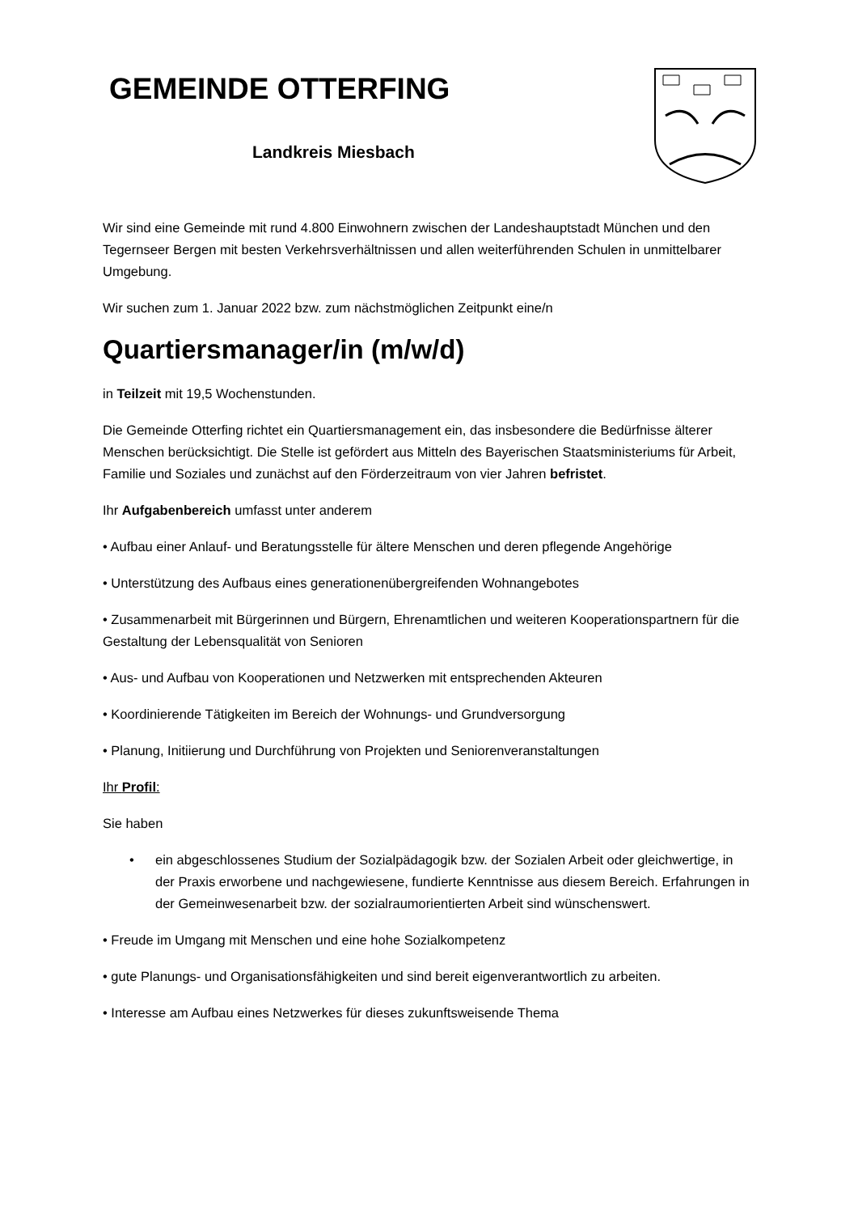GEMEINDE OTTERFING
Landkreis Miesbach
Wir sind eine Gemeinde mit rund 4.800 Einwohnern zwischen der Landeshauptstadt München und den Tegernseer Bergen mit besten Verkehrsverhältnissen und allen weiterführenden Schulen in unmittelbarer Umgebung.
Wir suchen zum 1. Januar 2022 bzw. zum nächstmöglichen Zeitpunkt eine/n
Quartiersmanager/in (m/w/d)
in Teilzeit mit 19,5 Wochenstunden.
Die Gemeinde Otterfing richtet ein Quartiersmanagement ein, das insbesondere die Bedürfnisse älterer Menschen berücksichtigt. Die Stelle ist gefördert aus Mitteln des Bayerischen Staatsministeriums für Arbeit, Familie und Soziales und zunächst auf den Förderzeitraum von vier Jahren befristet.
Ihr Aufgabenbereich umfasst unter anderem
• Aufbau einer Anlauf- und Beratungsstelle für ältere Menschen und deren pflegende Angehörige
• Unterstützung des Aufbaus eines generationenübergreifenden Wohnangebotes
• Zusammenarbeit mit Bürgerinnen und Bürgern, Ehrenamtlichen und weiteren Kooperationspartnern für die Gestaltung der Lebensqualität von Senioren
• Aus- und Aufbau von Kooperationen und Netzwerken mit entsprechenden Akteuren
• Koordinierende Tätigkeiten im Bereich der Wohnungs- und Grundversorgung
• Planung, Initiierung und Durchführung von Projekten und Seniorenveranstaltungen
Ihr Profil:
Sie haben
• ein abgeschlossenes Studium der Sozialpädagogik bzw. der Sozialen Arbeit oder gleichwertige, in der Praxis erworbene und nachgewiesene, fundierte Kenntnisse aus diesem Bereich. Erfahrungen in der Gemeinwesenarbeit bzw. der sozialraumorientierten Arbeit sind wünschenswert.
• Freude im Umgang mit Menschen und eine hohe Sozialkompetenz
• gute Planungs- und Organisationsfähigkeiten und sind bereit eigenverantwortlich zu arbeiten.
• Interesse am Aufbau eines Netzwerkes für dieses zukunftsweisende Thema